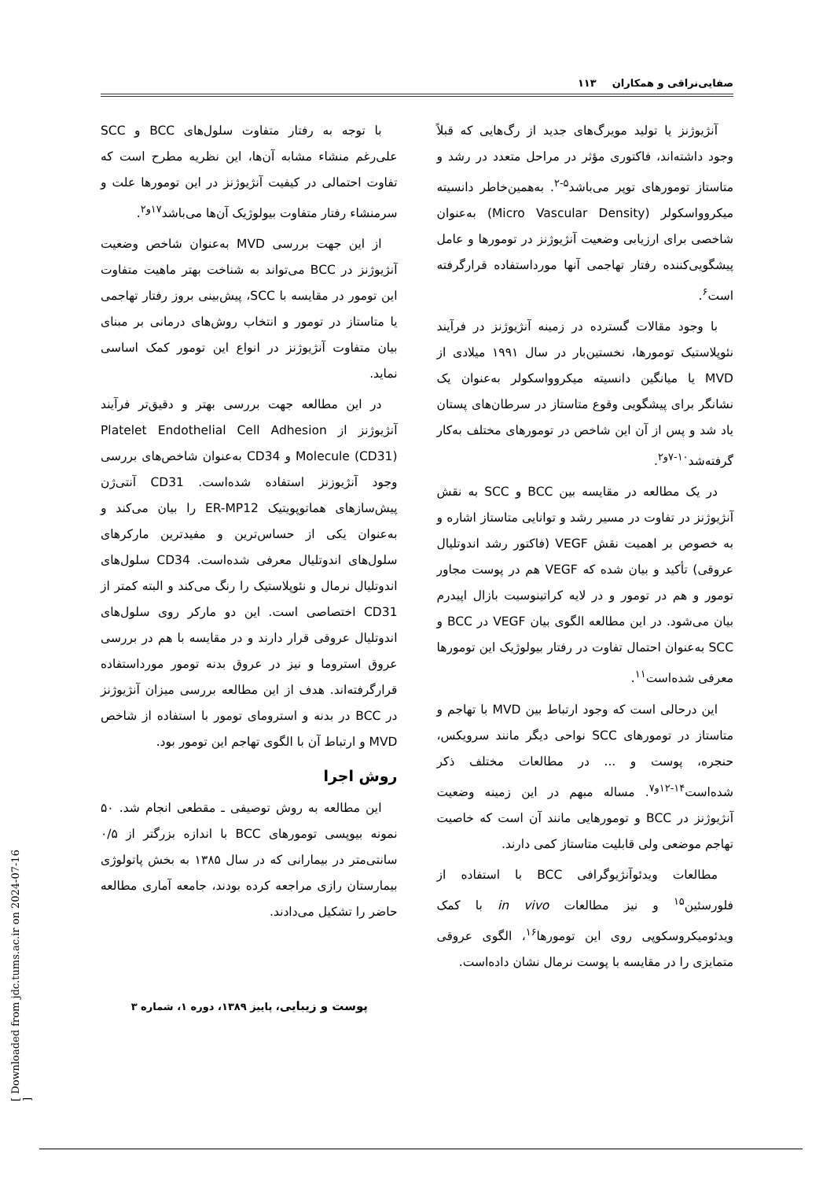صفایی‌نراقی و همکاران ۱۱۳
آنژیوژنز یا تولید مویرگ‌های جدید از رگ‌هایی که قبلاً وجود داشته‌اند، فاکتوری مؤثر در مراحل متعدد در رشد و متاستاز تومورهای توپر می‌باشد<sup>۵-۲</sup>. به‌همین‌خاطر دانسیته میکروواسکولر (Micro Vascular Density) به‌عنوان شاخصی برای ارزیابی وضعیت آنژیوژنز در تومورها و عامل پیشگویی‌کننده رفتار تهاجمی آنها مورداستفاده قرارگرفته است<sup>۶</sup>.
با وجود مقالات گسترده در زمینه آنژیوژنز در فرآیند نئوپلاستیک تومورها، نخستین‌بار در سال ۱۹۹۱ میلادی از MVD یا میانگین دانسیته میکروواسکولر به‌عنوان یک نشانگر برای پیشگویی وقوع متاستاز در سرطان‌های پستان یاد شد و پس از آن این شاخص در تومورهای مختلف به‌کار گرفته‌شد<sup>۱۰-۷و۲</sup>.
در یک مطالعه در مقایسه بین BCC و SCC به نقش آنژیوژنز در تفاوت در مسیر رشد و توانایی متاستاز اشاره و به خصوص بر اهمیت نقش VEGF (فاکتور رشد اندوتلیال عروقی) تأکید و بیان شده که VEGF هم در پوست مجاور تومور و هم در تومور و در لایه کراتینوسیت بازال اپیدرم بیان می‌شود. در این مطالعه الگوی بیان VEGF در BCC و SCC به‌عنوان احتمال تفاوت در رفتار بیولوژیک این تومورها معرفی شده‌است<sup>۱۱</sup>.
این درحالی است که وجود ارتباط بین MVD با تهاجم و متاستاز در تومورهای SCC نواحی دیگر مانند سرویکس، حنجره، پوست و ... در مطالعات مختلف ذکر شده‌است<sup>۱۴-۱۲و۷</sup>. مساله مبهم در این زمینه وضعیت آنژیوژنز در BCC و تومورهایی مانند آن است که خاصیت تهاجم موضعی ولی قابلیت متاستاز کمی دارند.
مطالعات ویدئوآنژیوگرافی BCC با استفاده از فلورسئین<sup>۱۵</sup> و نیز مطالعات in vivo با کمک ویدئومیکروسکوپی روی این تومورها<sup>۱۶</sup>، الگوی عروقی متمایزی را در مقایسه با پوست نرمال نشان داده‌است.
با توجه به رفتار متفاوت سلول‌های BCC و SCC علی‌رغم منشاء مشابه آن‌ها، این نظریه مطرح است که تفاوت احتمالی در کیفیت آنژیوژنز در این تومورها علت و سرمنشاء رفتار متفاوت بیولوژیک آن‌ها می‌باشد<sup>۱۷و۲</sup>.
از این جهت بررسی MVD به‌عنوان شاخص وضعیت آنژیوژنز در BCC می‌تواند به شناخت بهتر ماهیت متفاوت این تومور در مقایسه با SCC، پیش‌بینی بروز رفتار تهاجمی یا متاستاز در تومور و انتخاب روش‌های درمانی بر مبنای بیان متفاوت آنژیوژنز در انواع این تومور کمک اساسی نماید.
در این مطالعه جهت بررسی بهتر و دقیق‌تر فرآیند آنژیوژنز از Platelet Endothelial Cell Adhesion Molecule (CD31) و CD34 به‌عنوان شاخص‌های بررسی وجود آنژیوزنز استفاده شده‌است. CD31 آنتی‌ژن پیش‌سازهای هماتوپویتیک ER-MP12 را بیان می‌کند و به‌عنوان یکی از حساس‌ترین و مفیدترین مارکرهای سلول‌های اندوتلیال معرفی شده‌است. CD34 سلول‌های اندوتلیال نرمال و نئوپلاستیک را رنگ می‌کند و البته کمتر از CD31 اختصاصی است. این دو مارکر روی سلول‌های اندوتلیال عروقی قرار دارند و در مقایسه با هم در بررسی عروق استروما و نیز در عروق بدنه تومور مورداستفاده قرارگرفته‌اند. هدف از این مطالعه بررسی میزان آنژیوژنز در BCC در بدنه و استرومای تومور با استفاده از شاخص MVD و ارتباط آن با الگوی تهاجم این تومور بود.
روش اجرا
این مطالعه به روش توصیفی ـ مقطعی انجام شد. ۵۰ نمونه بیوپسی تومورهای BCC با اندازه بزرگتر از ۰/۵ سانتی‌متر در بیمارانی که در سال ۱۳۸۵ به بخش پاتولوژی بیمارستان رازی مراجعه کرده بودند، جامعه آماری مطالعه حاضر را تشکیل می‌دادند.
پوست و زیبایی، پاییز ۱۳۸۹، دوره ۱، شماره ۳
[ Downloaded from jdc.tums.ac.ir on 2024-07-16 ]